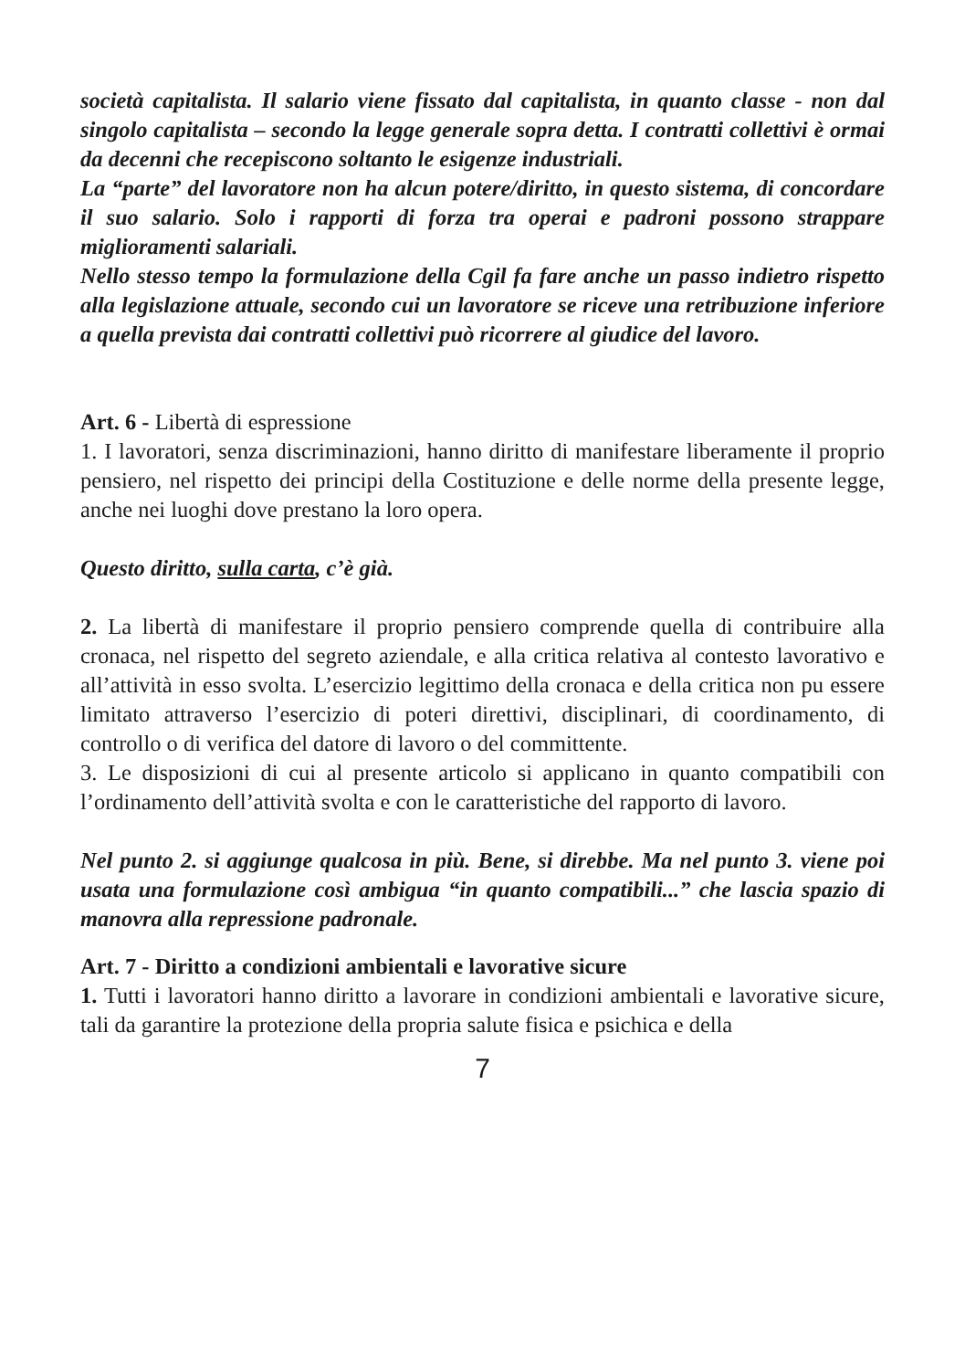società capitalista. Il salario viene fissato dal capitalista, in quanto classe - non dal singolo capitalista – secondo la legge generale sopra detta. I contratti collettivi è ormai da decenni che recepiscono soltanto le esigenze industriali.
La “parte” del lavoratore non ha alcun potere/diritto, in questo sistema, di concordare il suo salario. Solo i rapporti di forza tra operai e padroni possono strappare miglioramenti salariali.
Nello stesso tempo la formulazione della Cgil fa fare anche un passo indietro rispetto alla legislazione attuale, secondo cui un lavoratore se riceve una retribuzione inferiore a quella prevista dai contratti collettivi può ricorrere al giudice del lavoro.
Art. 6 - Libertà di espressione
1. I lavoratori, senza discriminazioni, hanno diritto di manifestare liberamente il proprio pensiero, nel rispetto dei principi della Costituzione e delle norme della presente legge, anche nei luoghi dove prestano la loro opera.
Questo diritto, sulla carta, c’è già.
2. La libertà di manifestare il proprio pensiero comprende quella di contribuire alla cronaca, nel rispetto del segreto aziendale, e alla critica relativa al contesto lavorativo e all’attività in esso svolta. L’esercizio legittimo della cronaca e della critica non pu essere limitato attraverso l’esercizio di poteri direttivi, disciplinari, di coordinamento, di controllo o di verifica del datore di lavoro o del committente.
3. Le disposizioni di cui al presente articolo si applicano in quanto compatibili con l’ordinamento dell’attività svolta e con le caratteristiche del rapporto di lavoro.
Nel punto 2. si aggiunge qualcosa in più. Bene, si direbbe. Ma nel punto 3. viene poi usata una formulazione così ambigua “in quanto compatibili...” che lascia spazio di manovra alla repressione padronale.
Art. 7 - Diritto a condizioni ambientali e lavorative sicure
1. Tutti i lavoratori hanno diritto a lavorare in condizioni ambientali e lavorative sicure, tali da garantire la protezione della propria salute fisica e psichica e della
7